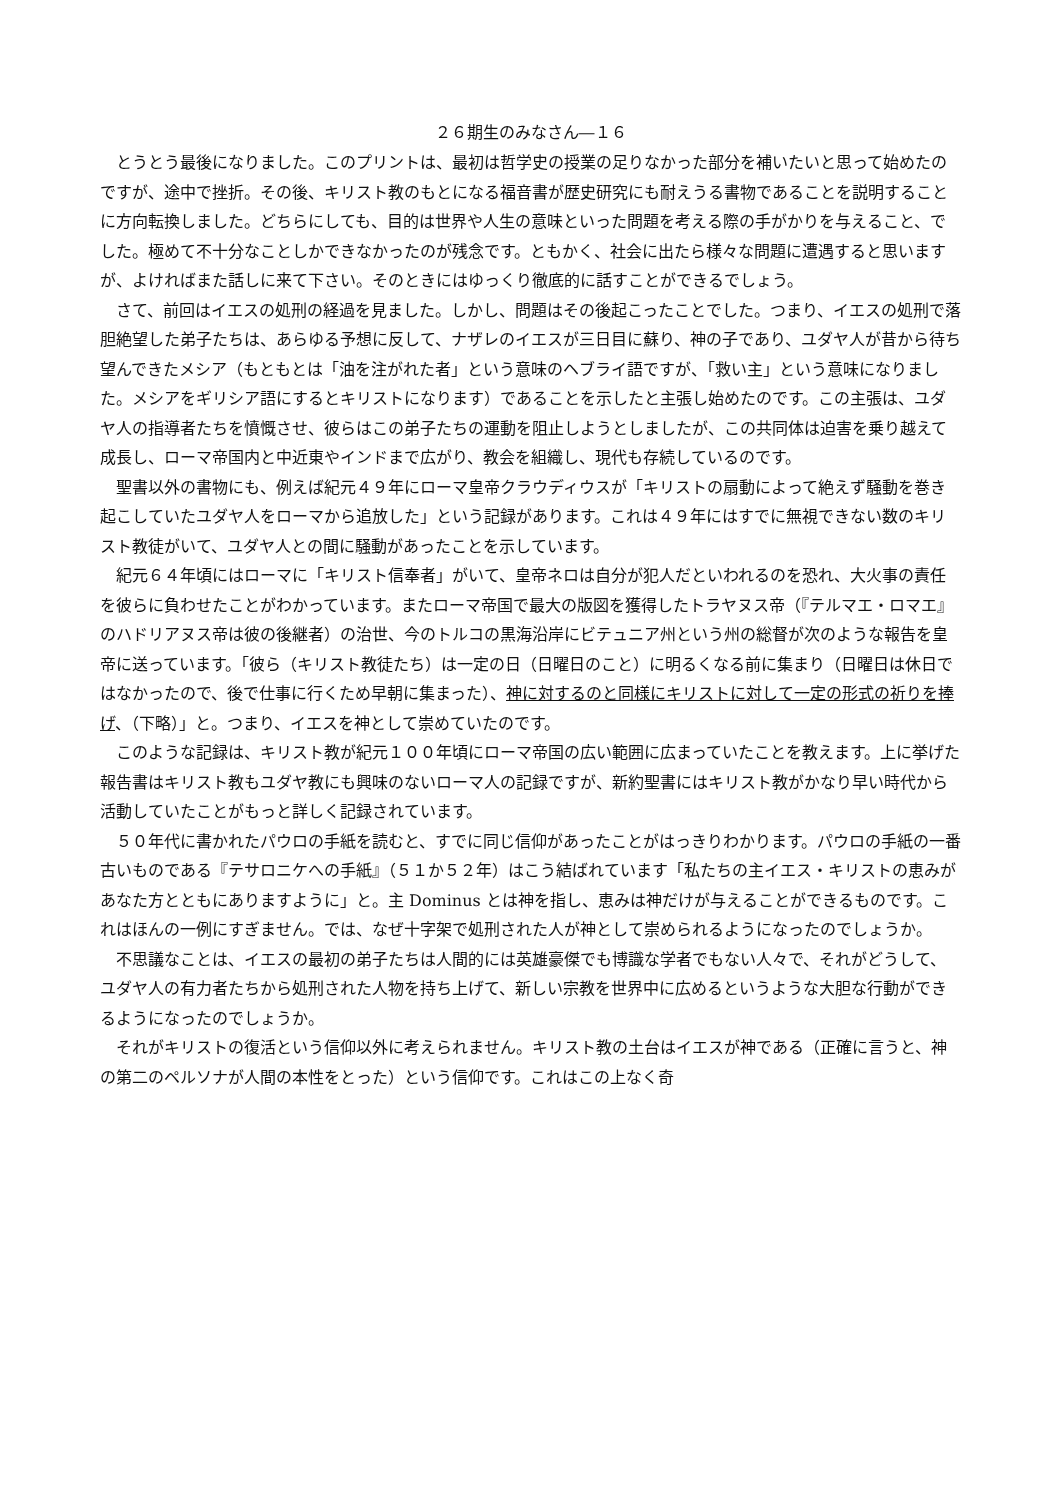２６期生のみなさん―１６
とうとう最後になりました。このプリントは、最初は哲学史の授業の足りなかった部分を補いたいと思って始めたのですが、途中で挫折。その後、キリスト教のもとになる福音書が歴史研究にも耐えうる書物であることを説明することに方向転換しました。どちらにしても、目的は世界や人生の意味といった問題を考える際の手がかりを与えること、でした。極めて不十分なことしかできなかったのが残念です。ともかく、社会に出たら様々な問題に遭遇すると思いますが、よければまた話しに来て下さい。そのときにはゆっくり徹底的に話すことができるでしょう。
さて、前回はイエスの処刑の経過を見ました。しかし、問題はその後起こったことでした。つまり、イエスの処刑で落胆絶望した弟子たちは、あらゆる予想に反して、ナザレのイエスが三日目に蘇り、神の子であり、ユダヤ人が昔から待ち望んできたメシア（もともとは「油を注がれた者」という意味のヘブライ語ですが、「救い主」という意味になりました。メシアをギリシア語にするとキリストになります）であることを示したと主張し始めたのです。この主張は、ユダヤ人の指導者たちを憤慨させ、彼らはこの弟子たちの運動を阻止しようとしましたが、この共同体は迫害を乗り越えて成長し、ローマ帝国内と中近東やインドまで広がり、教会を組織し、現代も存続しているのです。
聖書以外の書物にも、例えば紀元４９年にローマ皇帝クラウディウスが「キリストの扇動によって絶えず騒動を巻き起こしていたユダヤ人をローマから追放した」という記録があります。これは４９年にはすでに無視できない数のキリスト教徒がいて、ユダヤ人との間に騒動があったことを示しています。
紀元６４年頃にはローマに「キリスト信奉者」がいて、皇帝ネロは自分が犯人だといわれるのを恐れ、大火事の責任を彼らに負わせたことがわかっています。またローマ帝国で最大の版図を獲得したトラヤヌス帝（『テルマエ・ロマエ』のハドリアヌス帝は彼の後継者）の治世、今のトルコの黒海沿岸にビテュニア州という州の総督が次のような報告を皇帝に送っています。「彼ら（キリスト教徒たち）は一定の日（日曜日のこと）に明るくなる前に集まり（日曜日は休日ではなかったので、後で仕事に行くため早朝に集まった）、神に対するのと同様にキリストに対して一定の形式の祈りを捧げ、（下略）」と。つまり、イエスを神として崇めていたのです。
このような記録は、キリスト教が紀元１００年頃にローマ帝国の広い範囲に広まっていたことを教えます。上に挙げた報告書はキリスト教もユダヤ教にも興味のないローマ人の記録ですが、新約聖書にはキリスト教がかなり早い時代から活動していたことがもっと詳しく記録されています。
５０年代に書かれたパウロの手紙を読むと、すでに同じ信仰があったことがはっきりわかります。パウロの手紙の一番古いものである『テサロニケへの手紙』（５１か５２年）はこう結ばれています「私たちの主イエス・キリストの恵みがあなた方とともにありますように」と。主 Dominus とは神を指し、恵みは神だけが与えることができるものです。これはほんの一例にすぎません。では、なぜ十字架で処刑された人が神として崇められるようになったのでしょうか。
不思議なことは、イエスの最初の弟子たちは人間的には英雄豪傑でも博識な学者でもない人々で、それがどうして、ユダヤ人の有力者たちから処刑された人物を持ち上げて、新しい宗教を世界中に広めるというような大胆な行動ができるようになったのでしょうか。
それがキリストの復活という信仰以外に考えられません。キリスト教の土台はイエスが神である（正確に言うと、神の第二のペルソナが人間の本性をとった）という信仰です。これはこの上なく奇